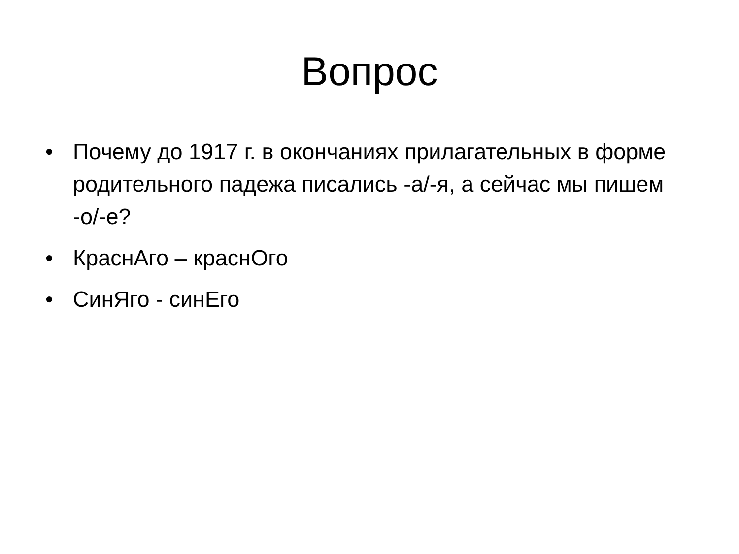Вопрос
• Почему до 1917 г. в окончаниях прилагательных в форме родительного падежа писались -а/-я, а сейчас мы пишем -о/-е?
• КраснАго – краснОго
• СинЯго - синЕго